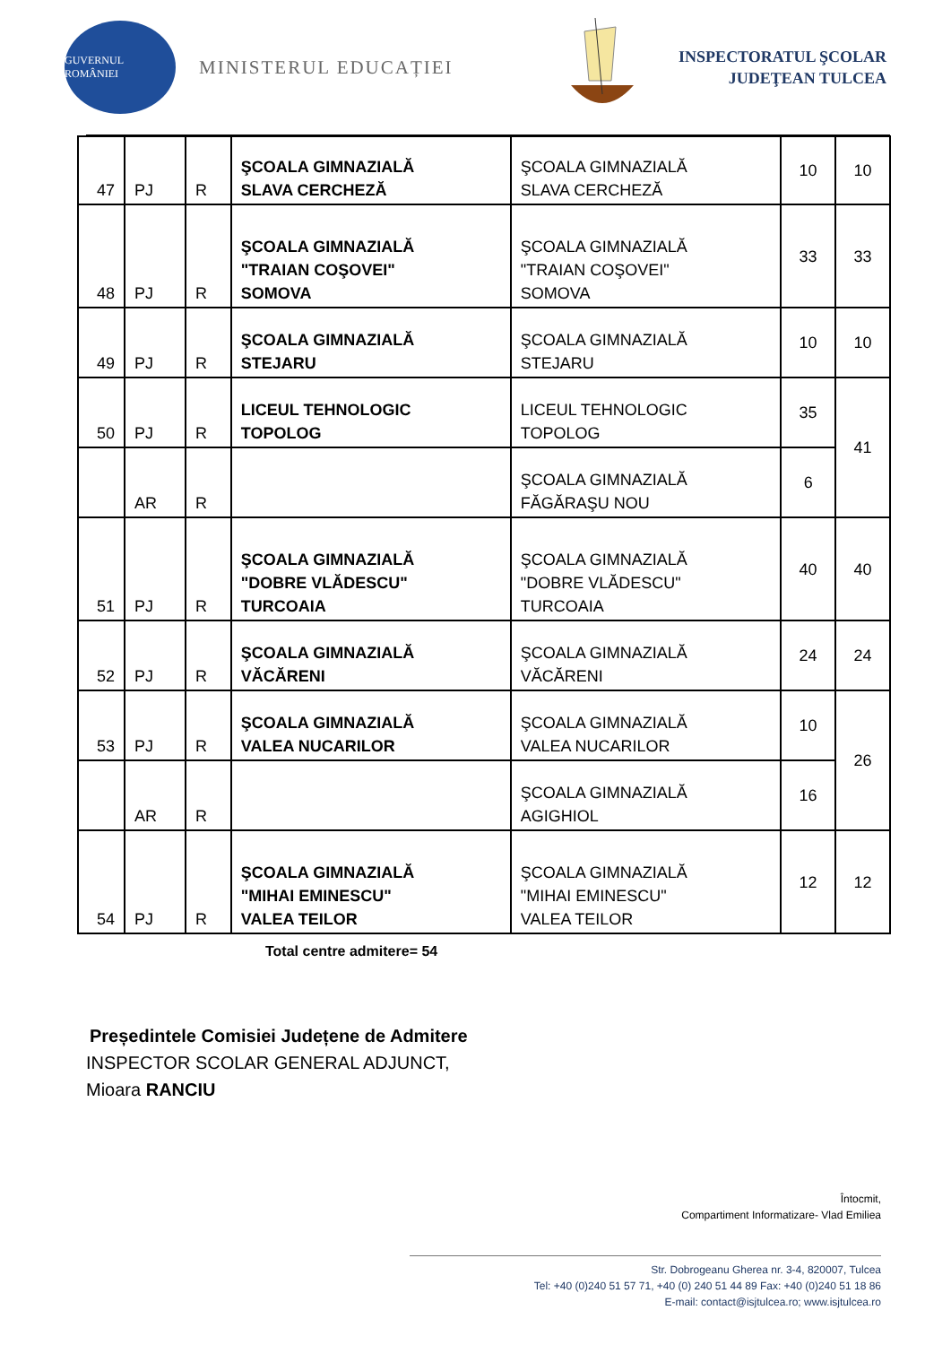GUVERNUL ROMÂNIEI
MINISTERUL EDUCAȚIEI
INSPECTORATUL ŞCOLAR
JUDEŢEAN TULCEA
| 47 | PJ | R | ŞCOALA GIMNAZIALĂ SLAVA CERCHEZĂ | ŞCOALA GIMNAZIALĂ SLAVA CERCHEZĂ | 10 | 10 |
| 48 | PJ | R | ŞCOALA GIMNAZIALĂ "TRAIAN COŞOVEI" SOMOVA | ŞCOALA GIMNAZIALĂ "TRAIAN COŞOVEI" SOMOVA | 33 | 33 |
| 49 | PJ | R | ŞCOALA GIMNAZIALĂ STEJARU | ŞCOALA GIMNAZIALĂ STEJARU | 10 | 10 |
| 50 | PJ | R | LICEUL TEHNOLOGIC TOPOLOG | LICEUL TEHNOLOGIC TOPOLOG | 35 | 41 |
| | AR | R | | ŞCOALA GIMNAZIALĂ FĂGĂRAŞU NOU | 6 | |
| 51 | PJ | R | ŞCOALA GIMNAZIALĂ "DOBRE VLĂDESCU" TURCOAIA | ŞCOALA GIMNAZIALĂ "DOBRE VLĂDESCU" TURCOAIA | 40 | 40 |
| 52 | PJ | R | ŞCOALA GIMNAZIALĂ VĂCĂRENI | ŞCOALA GIMNAZIALĂ VĂCĂRENI | 24 | 24 |
| 53 | PJ | R | ŞCOALA GIMNAZIALĂ VALEA NUCARILOR | ŞCOALA GIMNAZIALĂ VALEA NUCARILOR | 10 | 26 |
| | AR | R | | ŞCOALA GIMNAZIALĂ AGIGHIOL | 16 | |
| 54 | PJ | R | ŞCOALA GIMNAZIALĂ "MIHAI EMINESCU" VALEA TEILOR | ŞCOALA GIMNAZIALĂ "MIHAI EMINESCU" VALEA TEILOR | 12 | 12 |
Total centre admitere= 54
Președintele Comisiei Județene de Admitere
INSPECTOR SCOLAR GENERAL ADJUNCT,
Mioara RANCIU
Întocmit,
Compartiment Informatizare- Vlad Emiliea
Str. Dobrogeanu Gherea nr. 3-4, 820007, Tulcea
Tel: +40 (0)240 51 57 71, +40 (0) 240 51 44 89 Fax: +40 (0)240 51 18 86
E-mail: contact@isjtulcea.ro; www.isjtulcea.ro